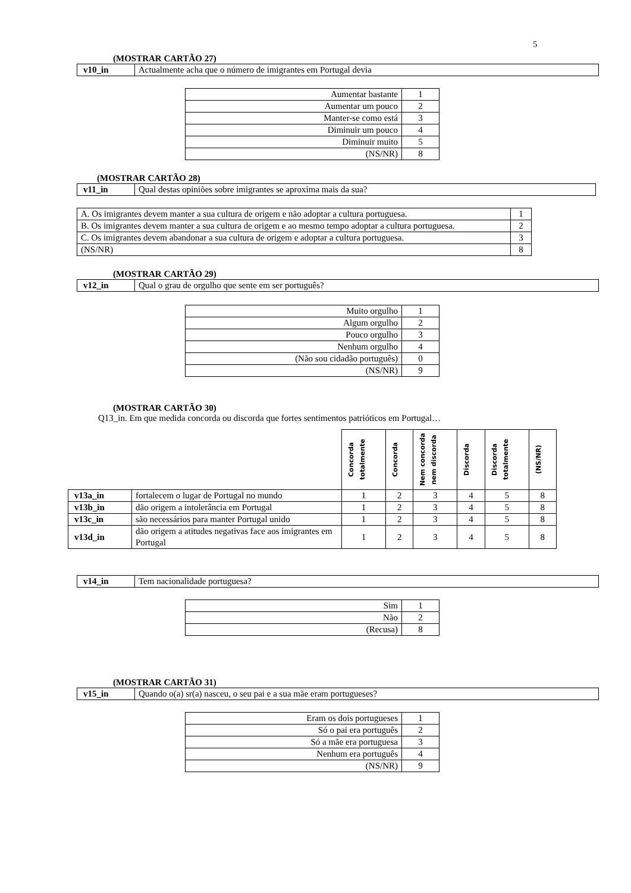5
(MOSTRAR CARTÃO 27)
| v10_in | Actualmente acha que o número de imigrantes em Portugal devia |
| Aumentar bastante | 1 |
| Aumentar um pouco | 2 |
| Manter-se como está | 3 |
| Diminuir um pouco | 4 |
| Diminuir muito | 5 |
| (NS/NR) | 8 |
(MOSTRAR CARTÃO 28)
| v11_in | Qual destas opiniões sobre imigrantes se aproxima mais da sua? |
| A. Os imigrantes devem manter a sua cultura de origem e não adoptar a cultura portuguesa. | 1 |
| B. Os imigrantes devem manter a sua cultura de origem e ao mesmo tempo adoptar a cultura portuguesa. | 2 |
| C. Os imigrantes devem abandonar a sua cultura de origem e adoptar a cultura portuguesa. | 3 |
| (NS/NR) | 8 |
(MOSTRAR CARTÃO 29)
| v12_in | Qual o grau de orgulho que sente em ser português? |
| Muito orgulho | 1 |
| Algum orgulho | 2 |
| Pouco orgulho | 3 |
| Nenhum orgulho | 4 |
| (Não sou cidadão português) | 0 |
| (NS/NR) | 9 |
(MOSTRAR CARTÃO 30)
Q13_in. Em que medida concorda ou discorda que fortes sentimentos patrióticos em Portugal…
| | | Concorda totalmente | Concorda | Nem concorda nem discorda | Discorda | Discorda totalmente | (NS/NR) |
| v13a_in | fortalecem o lugar de Portugal no mundo | 1 | 2 | 3 | 4 | 5 | 8 |
| v13b_in | dão origem a intolerância em Portugal | 1 | 2 | 3 | 4 | 5 | 8 |
| v13c_in | são necessários para manter Portugal unido | 1 | 2 | 3 | 4 | 5 | 8 |
| v13d_in | dão origem a atitudes negativas face aos imigrantes em Portugal | 1 | 2 | 3 | 4 | 5 | 8 |
| v14_in | Tem nacionalidade portuguesa? |
| Sim | 1 |
| Não | 2 |
| (Recusa) | 8 |
(MOSTRAR CARTÃO 31)
| v15_in | Quando o(a) sr(a) nasceu, o seu pai e a sua mãe eram portugueses? |
| Eram os dois portugueses | 1 |
| Só o pai era português | 2 |
| Só a mãe era portuguesa | 3 |
| Nenhum era português | 4 |
| (NS/NR) | 9 |